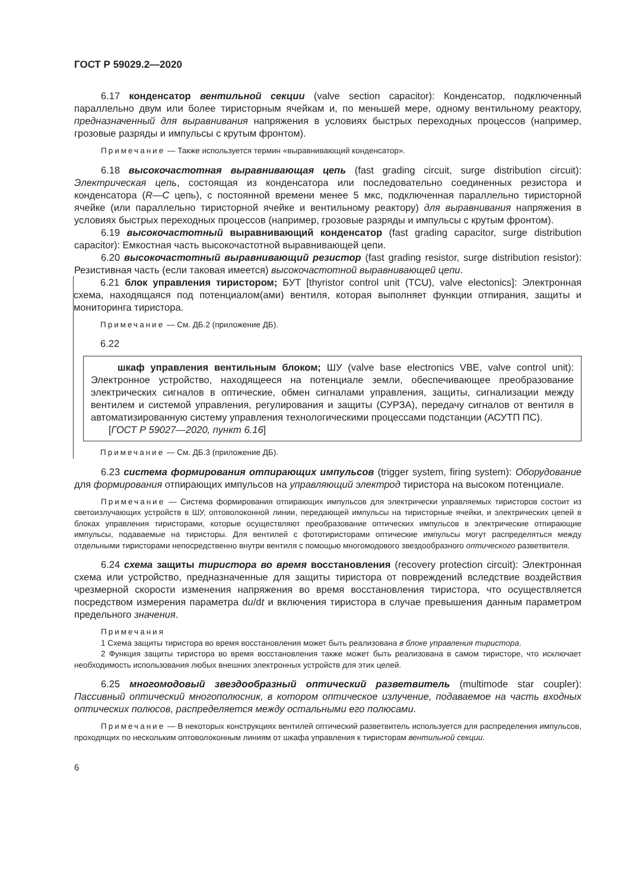ГОСТ Р 59029.2—2020
6.17 конденсатор вентильной секции (valve section capacitor): Конденсатор, подключенный параллельно двум или более тиристорным ячейкам и, по меньшей мере, одному вентильному реактору, предназначенный для выравнивания напряжения в условиях быстрых переходных процессов (например, грозовые разряды и импульсы с крутым фронтом).
Примечание — Также используется термин «выравнивающий конденсатор».
6.18 высокочастотная выравнивающая цепь (fast grading circuit, surge distribution circuit): Электрическая цепь, состоящая из конденсатора или последовательно соединенных резистора и конденсатора (R—C цепь), с постоянной времени менее 5 мкс, подключенная параллельно тиристорной ячейке (или параллельно тиристорной ячейке и вентильному реактору) для выравнивания напряжения в условиях быстрых переходных процессов (например, грозовые разряды и импульсы с крутым фронтом).
6.19 высокочастотный выравнивающий конденсатор (fast grading capacitor, surge distribution capacitor): Емкостная часть высокочастотной выравнивающей цепи.
6.20 высокочастотный выравнивающий резистор (fast grading resistor, surge distribution resistor): Резистивная часть (если таковая имеется) высокочастотной выравнивающей цепи.
6.21 блок управления тиристором; БУТ [thyristor control unit (TCU), valve electonics]: Электронная схема, находящаяся под потенциалом(ами) вентиля, которая выполняет функции отпирания, защиты и мониторинга тиристора.
Примечание — См. ДБ.2 (приложение ДБ).
6.22
шкаф управления вентильным блоком; ШУ (valve base electronics VBE, valve control unit): Электронное устройство, находящееся на потенциале земли, обеспечивающее преобразование электрических сигналов в оптические, обмен сигналами управления, защиты, сигнализации между вентилем и системой управления, регулирования и защиты (СУРЗА), передачу сигналов от вентиля в автоматизированную систему управления технологическими процессами подстанции (АСУТП ПС).
[ГОСТ Р 59027—2020, пункт 6.16]
Примечание — См. ДБ.3 (приложение ДБ).
6.23 система формирования отпирающих импульсов (trigger system, firing system): Оборудование для формирования отпирающих импульсов на управляющий электрод тиристора на высоком потенциале.
Примечание — Система формирования отпирающих импульсов для электрически управляемых тиристоров состоит из светоизлучающих устройств в ШУ, оптоволоконной линии, передающей импульсы на тиристорные ячейки, и электрических цепей в блоках управления тиристорами, которые осуществляют преобразование оптических импульсов в электрические отпирающие импульсы, подаваемые на тиристоры. Для вентилей с фототиристорами оптические импульсы могут распределяться между отдельными тиристорами непосредственно внутри вентиля с помощью многомодового звездообразного оптического разветвителя.
6.24 схема защиты тиристора во время восстановления (recovery protection circuit): Электронная схема или устройство, предназначенные для защиты тиристора от повреждений вследствие воздействия чрезмерной скорости изменения напряжения во время восстановления тиристора, что осуществляется посредством измерения параметра du/dt и включения тиристора в случае превышения данным параметром предельного значения.
Примечания
1 Схема защиты тиристора во время восстановления может быть реализована в блоке управления тиристора.
2 Функция защиты тиристора во время восстановления также может быть реализована в самом тиристоре, что исключает необходимость использования любых внешних электронных устройств для этих целей.
6.25 многомодовый звездообразный оптический разветвитель (multimode star coupler): Пассивный оптический многополюсник, в котором оптическое излучение, подаваемое на часть входных оптических полюсов, распределяется между остальными его полюсами.
Примечание — В некоторых конструкциях вентилей оптический разветвитель используется для распределения импульсов, проходящих по нескольким оптоволоконным линиям от шкафа управления к тиристорам вентильной секции.
6